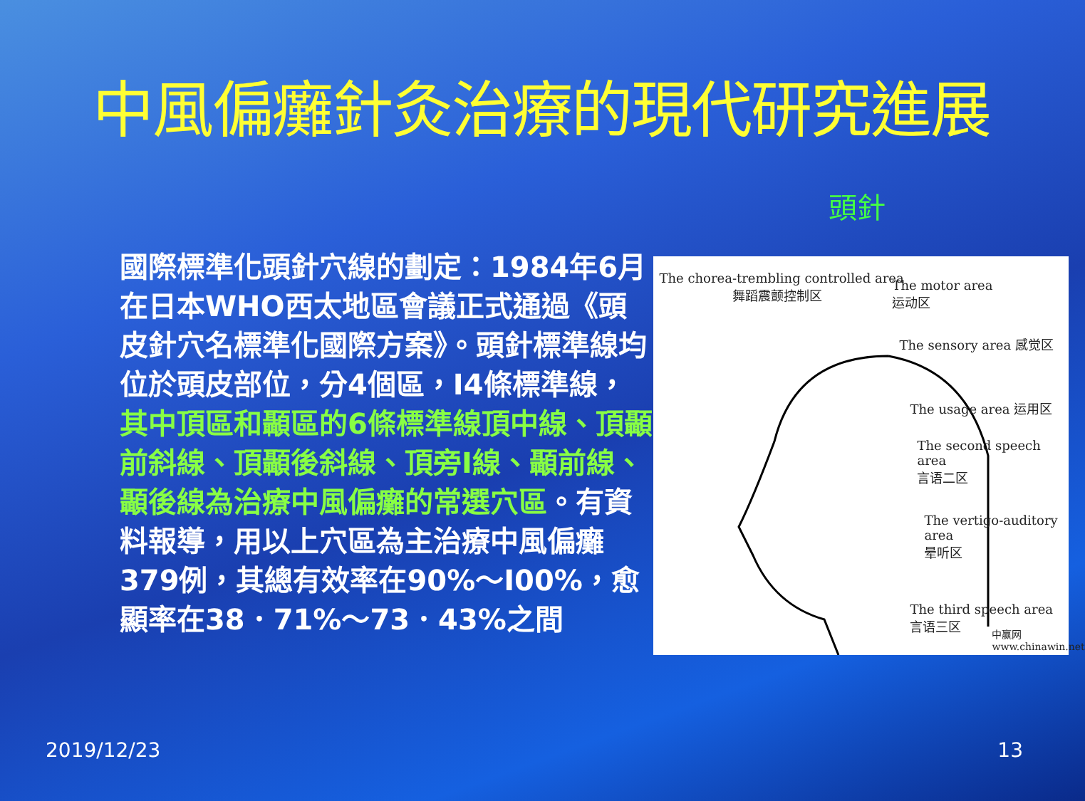中風偏癱針灸治療的現代研究進展
頭針
國際標準化頭針穴線的劃定：1984年6月在日本WHO西太地區會議正式通過《頭皮針穴名標準化國際方案》。頭針標準線均位於頭皮部位，分4個區，I4條標準線，其中頂區和顳區的6條標準線頂中線、頂顳前斜線、頂顳後斜線、頂旁I線、顳前線、顳後線為治療中風偏癱的常選穴區。有資料報導，用以上穴區為主治療中風偏癱379例，其總有效率在90%～I00%，愈顯率在38．71%～73．43%之間
The chorea-trembling controlled area
舞蹈震颤控制区
The motor area
运动区
The sensory area 感觉区
The usage area 运用区
The second speech area
言语二区
The vertigo-auditory area
晕听区
The third speech area
言语三区
中赢网 www.chinawin.net
2019/12/23 13